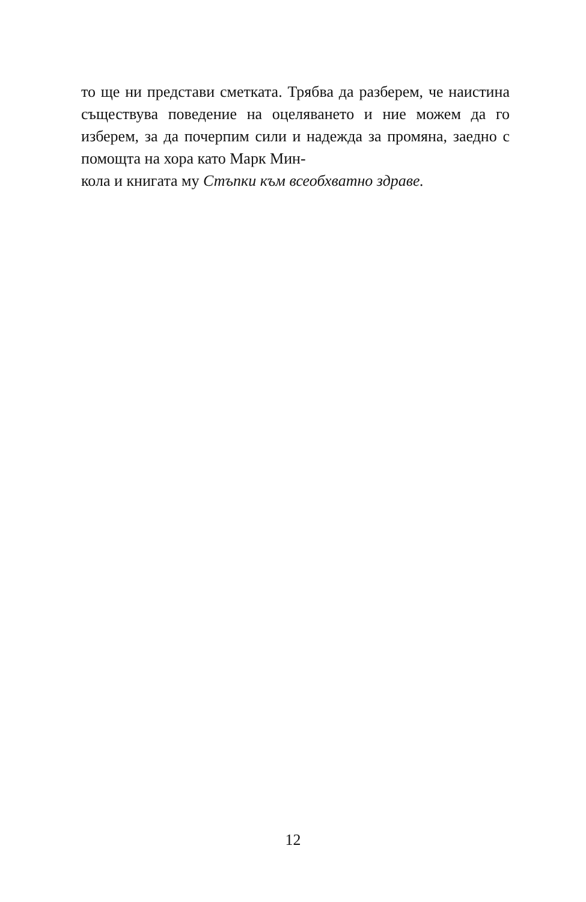то ще ни представи сметката. Трябва да разберем, че наистина съществува поведение на оцеляването и ние можем да го изберем, за да почерпим сили и надежда за промяна, заедно с помощта на хора като Марк Мин-
кола и книгата му Стъпки към всеобхватно здраве.
12